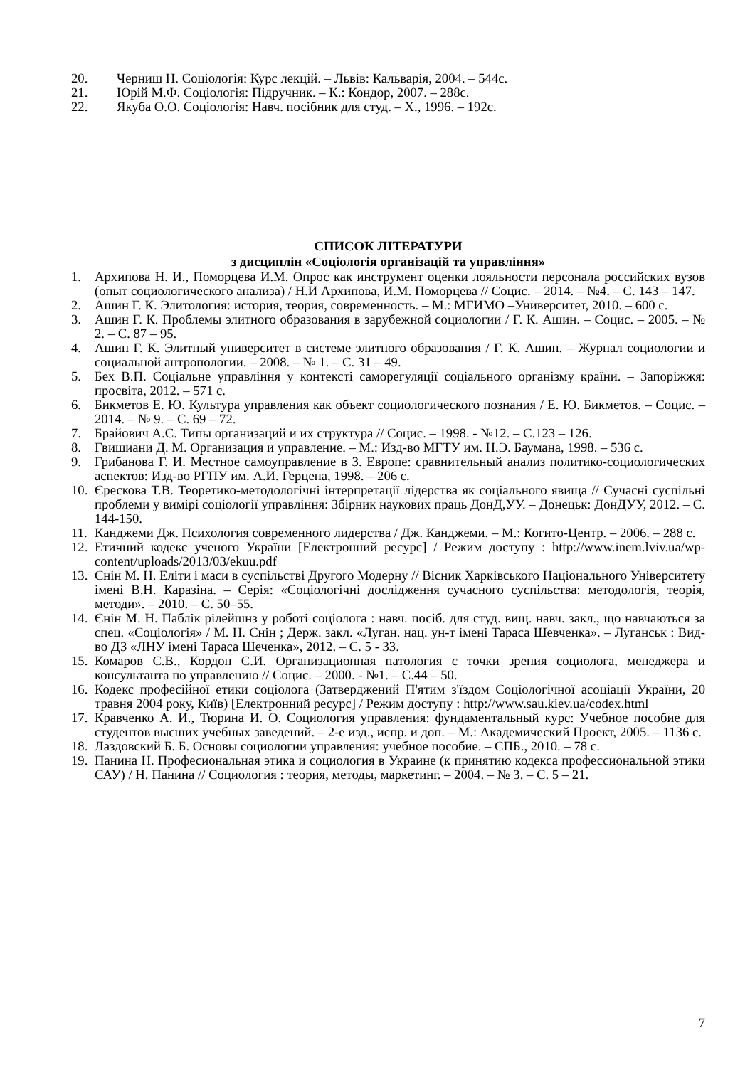20. Черниш Н. Соціологія: Курс лекцій. – Львів: Кальварія, 2004. – 544с.
21. Юрій М.Ф. Соціологія: Підручник. – К.: Кондор, 2007. – 288с.
22. Якуба О.О. Соціологія: Навч. посібник для студ. – Х., 1996. – 192с.
СПИСОК ЛІТЕРАТУРИ
з дисциплін «Соціологія організацій та управління»
1. Архипова Н. И., Поморцева И.М. Опрос как инструмент оценки лояльности персонала российских вузов (опыт социологического анализа) / Н.И Архипова, И.М. Поморцева // Социс. – 2014. – №4. – С. 143 – 147.
2. Ашин Г. К. Элитология: история, теория, современность. – М.: МГИМО –Университет, 2010. – 600 с.
3. Ашин Г. К. Проблемы элитного образования в зарубежной социологии / Г. К. Ашин. – Социс. – 2005. – № 2. – С. 87 – 95.
4. Ашин Г. К. Элитный университет в системе элитного образования / Г. К. Ашин. – Журнал социологии и социальной антропологии. – 2008. – № 1. – С. 31 – 49.
5. Бех В.П. Соціальне управління у контексті саморегуляції соціального організму країни. – Запоріжжя: просвіта, 2012. – 571 с.
6. Бикметов Е. Ю. Культура управления как объект социологического познания / Е. Ю. Бикметов. – Социс. – 2014. – № 9. – С. 69 – 72.
7. Брайович А.С. Типы организаций и их структура // Социс. – 1998. - №12. – С.123 – 126.
8. Гвишиани Д. М. Организация и управление. – М.: Изд-во МГТУ им. Н.Э. Баумана, 1998. – 536 с.
9. Грибанова Г. И. Местное самоуправление в З. Европе: сравнительный анализ политико-социологических аспектов: Изд-во РГПУ им. А.И. Герцена, 1998. – 206 с.
10. Єрескова Т.В. Теоретико-методологічні інтерпретації лідерства як соціального явища // Сучасні суспільні проблеми у вимірі соціології управління: Збірник наукових праць ДонД,УУ. – Донецьк: ДонДУУ, 2012. – С. 144-150.
11. Канджеми Дж. Психология современного лидерства / Дж. Канджеми. – М.: Когито-Центр. – 2006. – 288 с.
12. Етичний кодекс ученого України [Електронний ресурс] / Режим доступу : http://www.inem.lviv.ua/wp-content/uploads/2013/03/ekuu.pdf
13. Єнін М. Н. Еліти і маси в суспільстві Другого Модерну // Вісник Харківського Національного Університету імені В.Н. Каразіна. – Серія: «Соціологічні дослідження сучасного суспільства: методологія, теорія, методи». – 2010. – С. 50–55.
14. Єнін М. Н. Паблік рілейшнз у роботі соціолога : навч. посіб. для студ. вищ. навч. закл., що навчаються за спец. «Соціологія» / М. Н. Єнін ; Держ. закл. «Луган. нац. ун-т імені Тараса Шевченка». – Луганськ : Вид-во ДЗ «ЛНУ імені Тараса Шеченка», 2012. – С. 5 - 33.
15. Комаров С.В., Кордон С.И. Организационная патология с точки зрения социолога, менеджера и консультанта по управлению // Социс. – 2000. - №1. – С.44 – 50.
16. Кодекс професійної етики соціолога (Затверджений П'ятим з'їздом Соціологічної асоціації України, 20 травня 2004 року, Київ) [Електронний ресурс] / Режим доступу : http://www.sau.kiev.ua/codex.html
17. Кравченко А. И., Тюрина И. О. Социология управления: фундаментальный курс: Учебное пособие для студентов высших учебных заведений. – 2-е изд., испр. и доп. – М.: Академический Проект, 2005. – 1136 с.
18. Лаздовский Б. Б. Основы социологии управления: учебное пособие. – СПБ., 2010. – 78 с.
19. Панина Н. Професиональная этика и социология в Украине (к принятию кодекса профессиональной этики САУ) / Н. Панина // Социология : теория, методы, маркетинг. – 2004. – № 3. – С. 5 – 21.
7